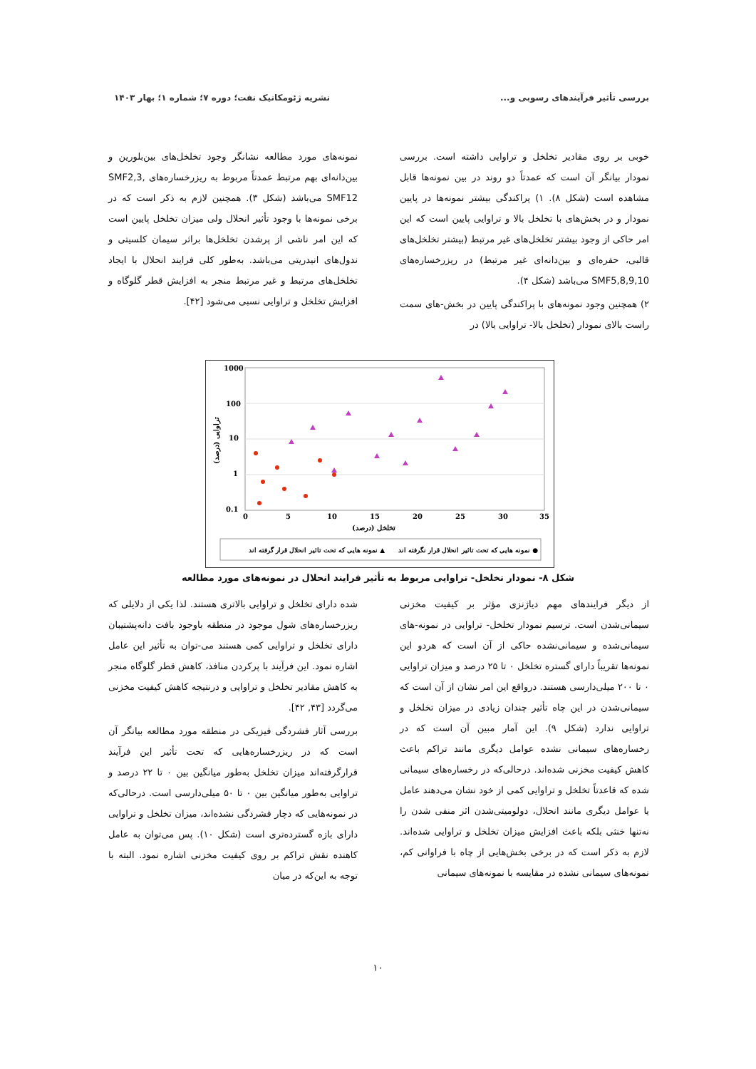بررسی تأثیر فرآیندهای رسوبی و... نشریه ژئومکانیک نفت؛ دوره ۷؛ شماره ۱؛ بهار ۱۴۰۳
خوبی بر روی مقادیر تخلخل و تراوایی داشته است. بررسی نمودار بیانگر آن است که عمدتاً دو روند در بین نمونه‌ها قابل مشاهده است (شکل ۸). ۱) پراکندگی بیشتر نمونه‌ها در پایین نمودار و در بخش‌های با تخلخل بالا و تراوایی پایین است که این امر حاکی از وجود بیشتر تخلخل‌های غیر مرتبط (بیشتر تخلخل‌های قالبی، حفره‌ای و بین‌دانه‌ای غیر مرتبط) در ریزرخساره‌های SMF5,8,9,10 می‌باشد (شکل ۴).
۲) همچنین وجود نمونه‌های با پراکندگی پایین در بخش-های سمت راست بالای نمودار (تخلخل بالا- تراوایی بالا) در
نمونه‌های مورد مطالعه نشانگر وجود تخلخل‌های بین‌بلورین و بین‌دانه‌ای بهم مرتبط عمدتاً مربوط به ریزرخساره‌های SMF2,3, SMF12 می‌باشد (شکل ۳). همچنین لازم به ذکر است که در برخی نمونه‌ها با وجود تأثیر انحلال ولی میزان تخلخل پایین است که این امر ناشی از پرشدن تخلخل‌ها براثر سیمان کلسیتی و ندول‌های انیدریتی می‌باشد. به‌طور کلی فرایند انحلال با ایجاد تخلخل‌های مرتبط و غیر مرتبط منجر به افزایش قطر گلوگاه و افزایش تخلخل و تراوایی نسبی می‌شود [۴۲].
1000
100
10
1
0.1
0
5
10
15
20
25
30
35
تخلخل (درصد)
تراوایی (درصد)
نمونه هایی که تحت تاثیر انحلال قرار گرفته اند ▲
نمونه هایی که تحت تاثیر انحلال قرار نگرفته اند ●
شکل ۸- نمودار تخلخل- تراوایی مربوط به تأثیر فرایند انحلال در نمونه‌های مورد مطالعه
از دیگر فرایندهای مهم دیاژنزی مؤثر بر کیفیت مخزنی سیمانی‌شدن است. ترسیم نمودار تخلخل- تراوایی در نمونه-های سیمانی‌شده و سیمانی‌نشده حاکی از آن است که هردو این نمونه‌ها تقریباً دارای گستره تخلخل ۰ تا ۲۵ درصد و میزان تراوایی ۰ تا ۲۰۰ میلی‌دارسی هستند. درواقع این امر نشان از آن است که سیمانی‌شدن در این چاه تأثیر چندان زیادی در میزان تخلخل و تراوایی ندارد (شکل ۹). این آمار مبین آن است که در رخساره‌های سیمانی نشده عوامل دیگری مانند تراکم باعث کاهش کیفیت مخزنی شده‌اند. درحالی‌که در رخساره‌های سیمانی شده که قاعدتاً تخلخل و تراوایی کمی از خود نشان می‌دهند عامل یا عوامل دیگری مانند انحلال، دولومیتی‌شدن اثر منفی شدن را نه‌تنها خنثی بلکه باعث افزایش میزان تخلخل و تراوایی شده‌اند. لازم به ذکر است که در برخی بخش‌هایی از چاه با فراوانی کم، نمونه‌های سیمانی نشده در مقایسه با نمونه‌های سیمانی
شده دارای تخلخل و تراوایی بالاتری هستند. لذا یکی از دلایلی که ریزرخساره‌های شول موجود در منطقه باوجود بافت دانه‌پشتیبان دارای تخلخل و تراوایی کمی هستند می-توان به تأثیر این عامل اشاره نمود. این فرآیند با پرکردن منافذ، کاهش قطر گلوگاه منجر به کاهش مقادیر تخلخل و تراوایی و درنتیجه کاهش کیفیت مخزنی می‌گردد [۴۳, ۴۲].
بررسی آثار فشردگی فیزیکی در منطقه مورد مطالعه بیانگر آن است که در ریزرخساره‌هایی که تحت تأثیر این فرآیند قرارگرفته‌اند میزان تخلخل به‌طور میانگین بین ۰ تا ۲۲ درصد و تراوایی به‌طور میانگین بین ۰ تا ۵۰ میلی‌دارسی است. درحالی‌که در نمونه‌هایی که دچار فشردگی نشده‌اند، میزان تخلخل و تراوایی دارای بازه گسترده‌تری است (شکل ۱۰). پس می‌توان به عامل کاهنده نقش تراکم بر روی کیفیت مخزنی اشاره نمود. البته با توجه به این‌که در میان
۱۰